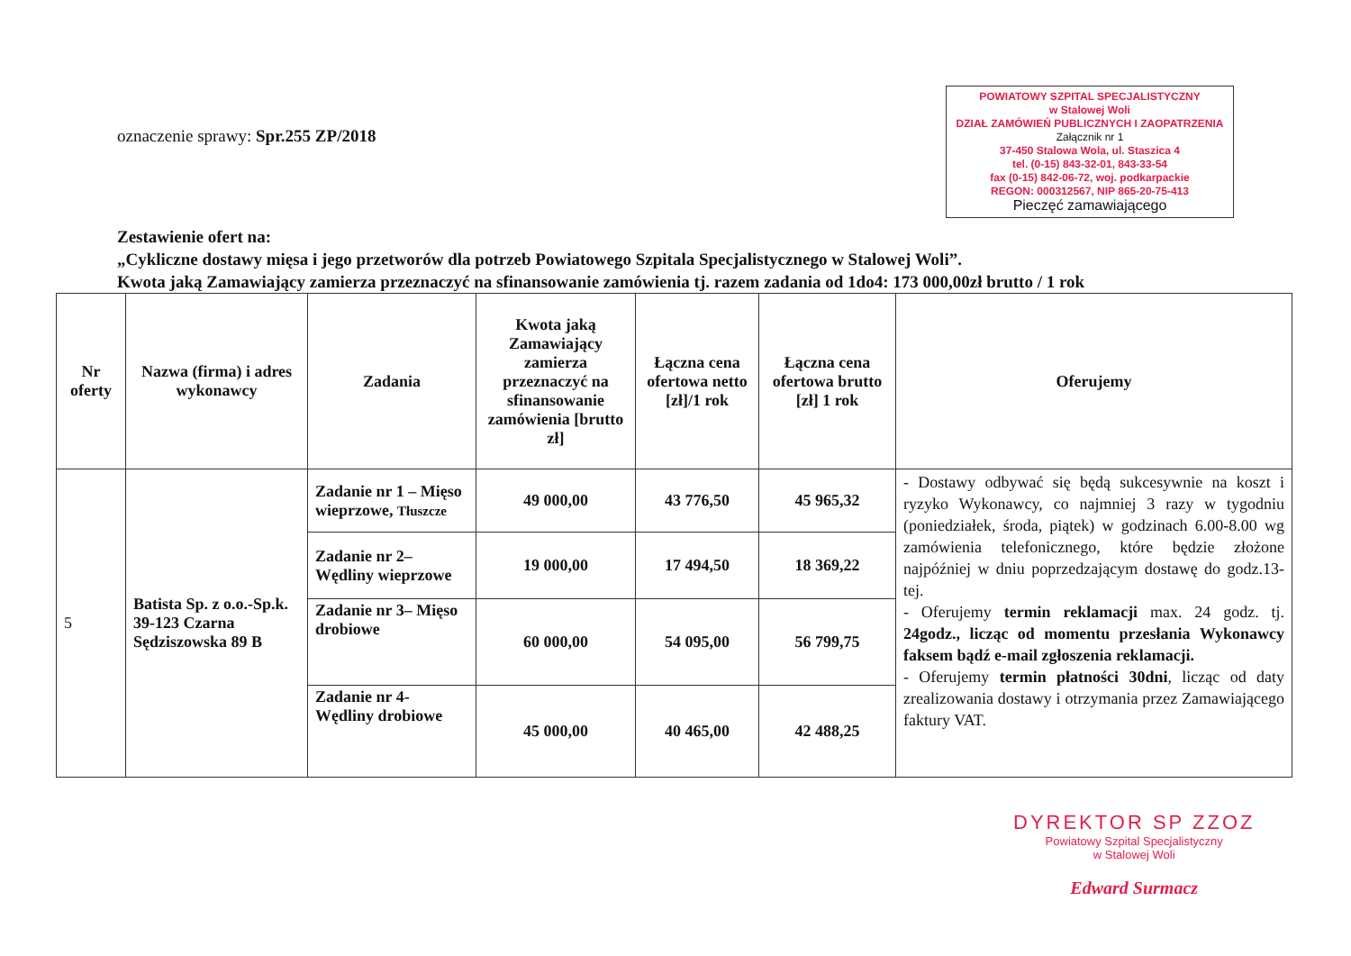oznaczenie sprawy: Spr.255 ZP/2018
POWIATOWY SZPITAL SPECJALISTYCZNY
w Stalowej Woli
DZIAŁ ZAMÓWIEŃ PUBLICZNYCH I ZAOPATRZENIA
Załącznik nr 1
37-450 Stalowa Wola, ul. Staszica 4
tel. (0-15) 843-32-01, 843-33-54
fax (0-15) 842-06-72, woj. podkarpackie
REGON: 000312567, NIP 865-20-75-413
Pieczęć zamawiającego
Zestawienie ofert na:
„Cykliczne dostawy mięsa i jego przetworów dla potrzeb Powiatowego Szpitala Specjalistycznego w Stalowej Woli”.
Kwota jaką Zamawiający zamierza przeznaczyć na sfinansowanie zamówienia tj. razem zadania od 1do4: 173 000,00zł brutto / 1 rok
| Nr oferty | Nazwa (firma) i adres wykonawcy | Zadania | Kwota jaką Zamawiający zamierza przeznaczyć na sfinansowanie zamówienia [brutto zł] | Łączna cena ofertowa netto [zł]/1 rok | Łączna cena ofertowa brutto [zł] 1 rok | Oferujemy |
| --- | --- | --- | --- | --- | --- | --- |
| 5 | Batista Sp. z o.o.-Sp.k. 39-123 Czarna Sędziszowska 89 B | Zadanie nr 1 – Mięso wieprzowe, Tłuszcze | 49 000,00 | 43 776,50 | 45 965,32 | - Dostawy odbywać się będą sukcesywnie na koszt i ryzyko Wykonawcy, co najmniej 3 razy w tygodniu (poniedziałek, środa, piątek) w godzinach 6.00-8.00 wg zamówienia telefonicznego, które będzie złożone najpóźniej w dniu poprzedzającym dostawę do godz.13-tej. - Oferujemy termin reklamacji max. 24 godz. tj. 24godz., licząc od momentu przesłania Wykonawcy faksem bądź e-mail zgłoszenia reklamacji. - Oferujemy termin płatności 30dni , licząc od daty zrealizowania dostawy i otrzymania przez Zamawiającego faktury VAT. |
| | | Zadanie nr 2– Wędliny wieprzowe | 19 000,00 | 17 494,50 | 18 369,22 | |
| | | Zadanie nr 3– Mięso drobiowe | 60 000,00 | 54 095,00 | 56 799,75 | |
| | | Zadanie nr 4- Wędliny drobiowe | 45 000,00 | 40 465,00 | 42 488,25 | |
DYREKTOR SP ZZOZ
Powiatowy Szpital Specjalistyczny
w Stalowej Woli
Edward Surmacz